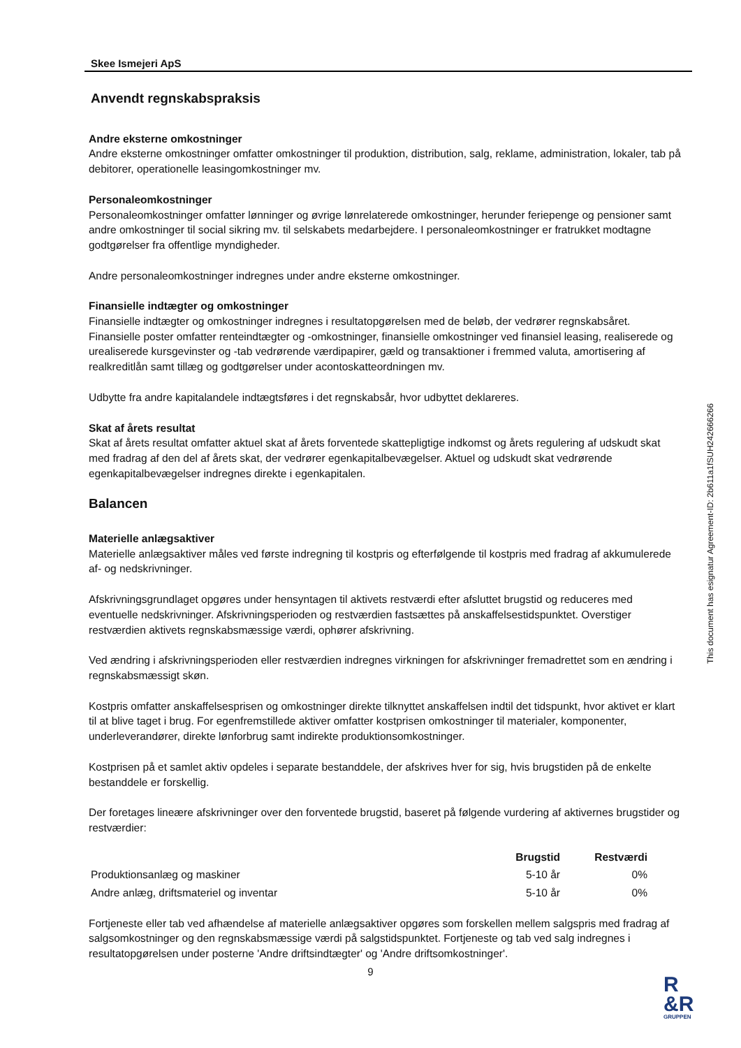Skee Ismejeri ApS
Anvendt regnskabspraksis
Andre eksterne omkostninger
Andre eksterne omkostninger omfatter omkostninger til produktion, distribution, salg, reklame, administration, lokaler, tab på debitorer, operationelle leasingomkostninger mv.
Personaleomkostninger
Personaleomkostninger omfatter lønninger og øvrige lønrelaterede omkostninger, herunder feriepenge og pensioner samt andre omkostninger til social sikring mv. til selskabets medarbejdere. I personaleomkostninger er fratrukket modtagne godtgørelser fra offentlige myndigheder.
Andre personaleomkostninger indregnes under andre eksterne omkostninger.
Finansielle indtægter og omkostninger
Finansielle indtægter og omkostninger indregnes i resultatopgørelsen med de beløb, der vedrører regnskabsåret. Finansielle poster omfatter renteindtægter og -omkostninger, finansielle omkostninger ved finansiel leasing, realiserede og urealiserede kursgevinster og -tab vedrørende værdipapirer, gæld og transaktioner i fremmed valuta, amortisering af realkreditlån samt tillæg og godtgørelser under acontoskatteordningen mv.
Udbytte fra andre kapitalandele indtægtsføres i det regnskabsår, hvor udbyttet deklareres.
Skat af årets resultat
Skat af årets resultat omfatter aktuel skat af årets forventede skattepligtige indkomst og årets regulering af udskudt skat med fradrag af den del af årets skat, der vedrører egenkapitalbevægelser. Aktuel og udskudt skat vedrørende egenkapitalbevægelser indregnes direkte i egenkapitalen.
Balancen
Materielle anlægsaktiver
Materielle anlægsaktiver måles ved første indregning til kostpris og efterfølgende til kostpris med fradrag af akkumulerede af- og nedskrivninger.
Afskrivningsgrundlaget opgøres under hensyntagen til aktivets restværdi efter afsluttet brugstid og reduceres med eventuelle nedskrivninger. Afskrivningsperioden og restværdien fastsættes på anskaffelsestidspunktet. Overstiger restværdien aktivets regnskabsmæssige værdi, ophører afskrivning.
Ved ændring i afskrivningsperioden eller restværdien indregnes virkningen for afskrivninger fremadrettet som en ændring i regnskabsmæssigt skøn.
Kostpris omfatter anskaffelsesprisen og omkostninger direkte tilknyttet anskaffelsen indtil det tidspunkt, hvor aktivet er klart til at blive taget i brug. For egenfremstillede aktiver omfatter kostprisen omkostninger til materialer, komponenter, underleverandører, direkte lønforbrug samt indirekte produktionsomkostninger.
Kostprisen på et samlet aktiv opdeles i separate bestanddele, der afskrives hver for sig, hvis brugstiden på de enkelte bestanddele er forskellig.
Der foretages lineære afskrivninger over den forventede brugstid, baseret på følgende vurdering af aktivernes brugstider og restværdier:
| | Brugstid | Restværdi |
| --- | --- | --- |
| Produktionsanlæg og maskiner | 5-10 år | 0% |
| Andre anlæg, driftsmateriel og inventar | 5-10 år | 0% |
Fortjeneste eller tab ved afhændelse af materielle anlægsaktiver opgøres som forskellen mellem salgspris med fradrag af salgsomkostninger og den regnskabsmæssige værdi på salgstidspunktet. Fortjeneste og tab ved salg indregnes i resultatopgørelsen under posterne 'Andre driftsindtægter' og 'Andre driftsomkostninger'.
9
This document has esignatur Agreement-ID: 2b611a1fSUH242666266
R
&R
GRUPPEN